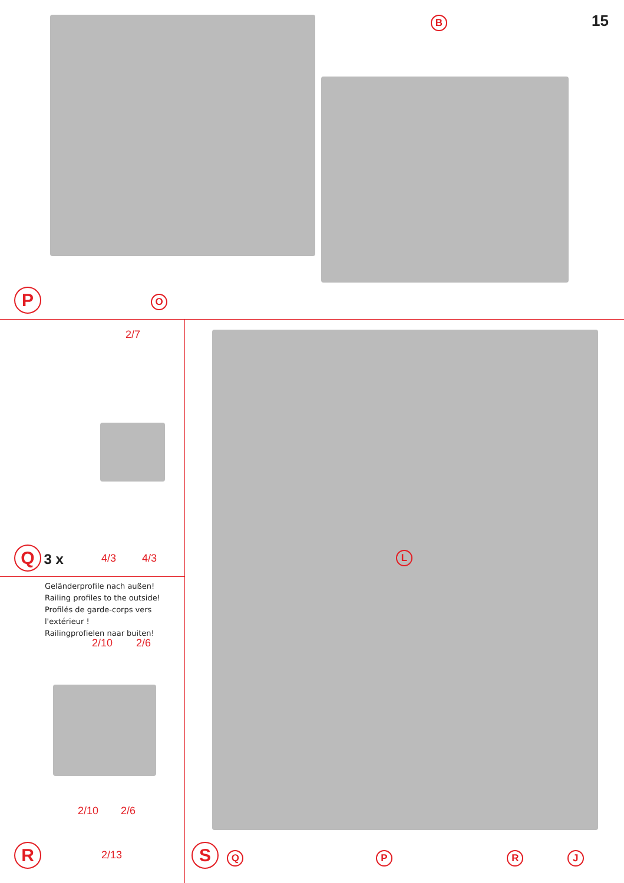15 B
P O
2/7
Q 3 x
4/3 4/3
Geländerprofile nach außen!
Railing profiles to the outside!
Profilés de garde-corps vers l'extérieur !
Railingprofielen naar buiten!
2/10 2/6
2/10 2/6
R 2/13
L
S Q P R J